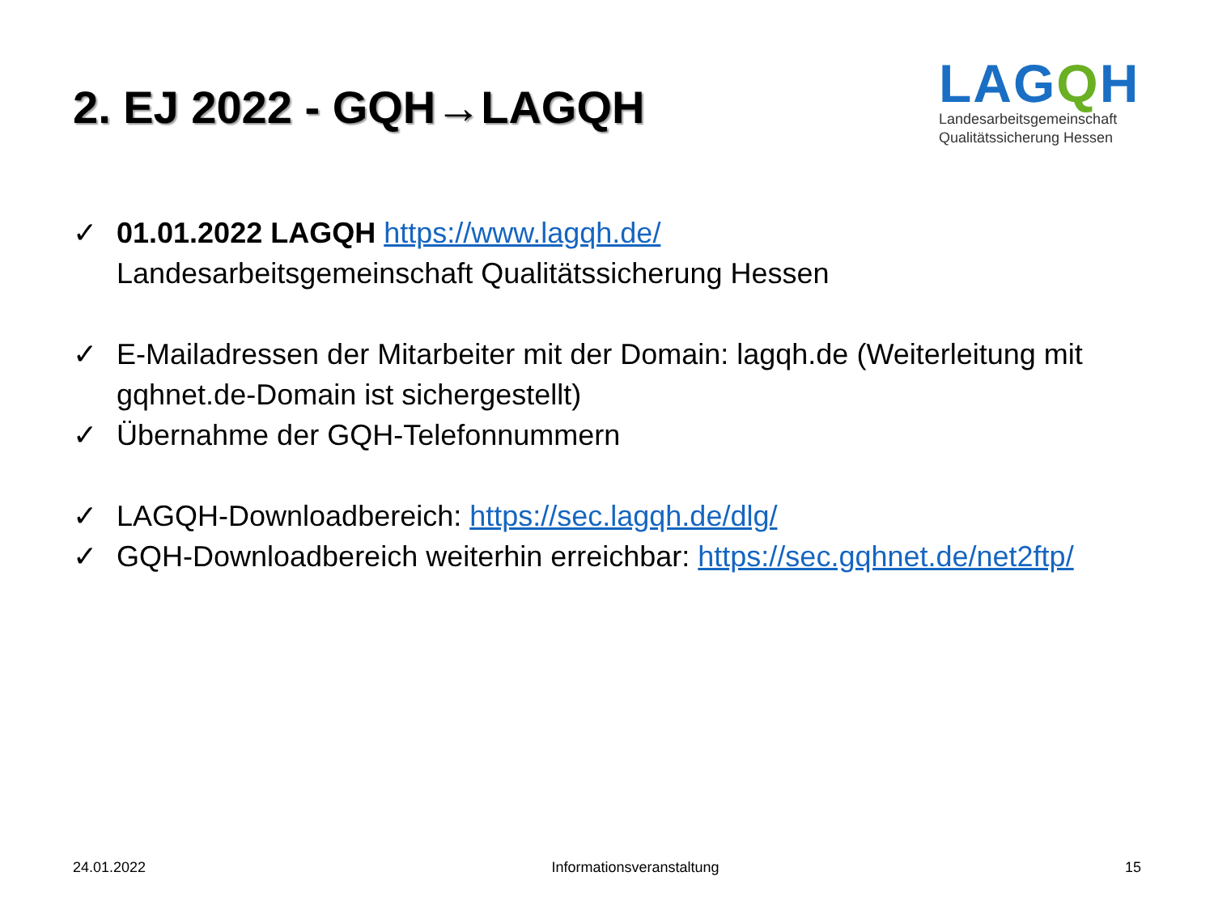2. EJ 2022 - GQH→LAGQH
LAGQH
Landesarbeitsgemeinschaft
Qualitätssicherung Hessen
✓ 01.01.2022 LAGQH https://www.lagqh.de/
Landesarbeitsgemeinschaft Qualitätssicherung Hessen
✓ E-Mailadressen der Mitarbeiter mit der Domain: lagqh.de (Weiterleitung mit gqhnet.de-Domain ist sichergestellt)
✓ Übernahme der GQH-Telefonnummern
✓ LAGQH-Downloadbereich: https://sec.lagqh.de/dlg/
✓ GQH-Downloadbereich weiterhin erreichbar: https://sec.gqhnet.de/net2ftp/
24.01.2022 Informationsveranstaltung 15